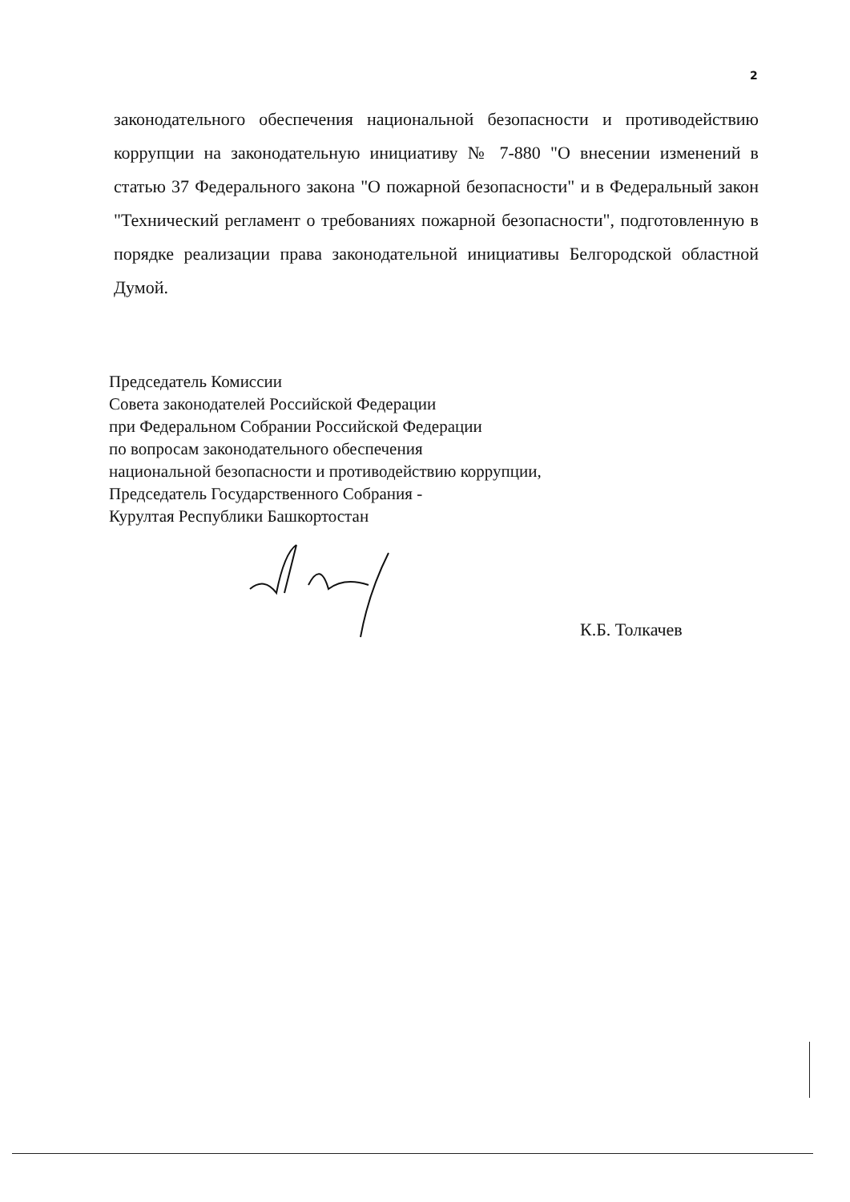2
законодательного обеспечения национальной безопасности и противодействию коррупции на законодательную инициативу № 7-880 "О внесении изменений в статью 37 Федерального закона "О пожарной безопасности" и в Федеральный закон "Технический регламент о требованиях пожарной безопасности", подготовленную в порядке реализации права законодательной инициативы Белгородской областной Думой.
Председатель Комиссии
Совета законодателей Российской Федерации
при Федеральном Собрании Российской Федерации
по вопросам законодательного обеспечения
национальной безопасности и противодействию коррупции,
Председатель Государственного Собрания -
Курултая Республики Башкортостан
К.Б. Толкачев